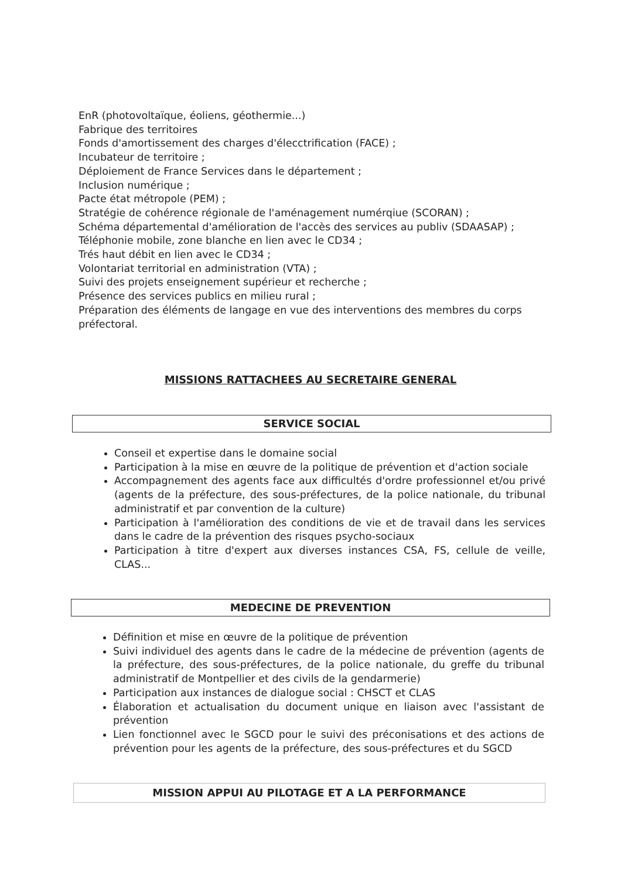EnR (photovoltaïque, éoliens, géothermie...)
Fabrique des territoires
Fonds d'amortissement des charges d'élecctrification (FACE) ;
Incubateur de territoire ;
Déploiement de France Services dans le département ;
Inclusion numérique ;
Pacte état métropole (PEM) ;
Stratégie de cohérence régionale de l'aménagement numérqiue (SCORAN) ;
Schéma départemental d'amélioration de l'accès des services au publiv (SDAASAP) ;
Téléphonie mobile, zone blanche en lien avec le CD34 ;
Trés haut débit en lien avec le CD34 ;
Volontariat territorial en administration (VTA) ;
Suivi des projets enseignement supérieur et recherche ;
Présence des services publics en milieu rural ;
Préparation des éléments de langage en vue des interventions des membres du corps préfectoral.
MISSIONS RATTACHEES AU SECRETAIRE GENERAL
SERVICE SOCIAL
Conseil et expertise dans le domaine social
Participation à la mise en œuvre de la politique de prévention et d'action sociale
Accompagnement des agents face aux difficultés d'ordre professionnel et/ou privé (agents de la préfecture, des sous-préfectures, de la police nationale, du tribunal administratif et par convention de la culture)
Participation à l'amélioration des conditions de vie et de travail dans les services dans le cadre de la prévention des risques psycho-sociaux
Participation à titre d'expert aux diverses instances CSA, FS, cellule de veille, CLAS...
MEDECINE DE PREVENTION
Définition et mise en œuvre de la politique de prévention
Suivi individuel des agents dans le cadre de la médecine de prévention (agents de la préfecture, des sous-préfectures, de la police nationale, du greffe du tribunal administratif de Montpellier et des civils de la gendarmerie)
Participation aux instances de dialogue social : CHSCT et CLAS
Élaboration et actualisation du document unique en liaison avec l'assistant de prévention
Lien fonctionnel avec le SGCD pour le suivi des préconisations et des actions de prévention pour les agents de la préfecture, des sous-préfectures et du SGCD
MISSION APPUI AU PILOTAGE ET A LA PERFORMANCE